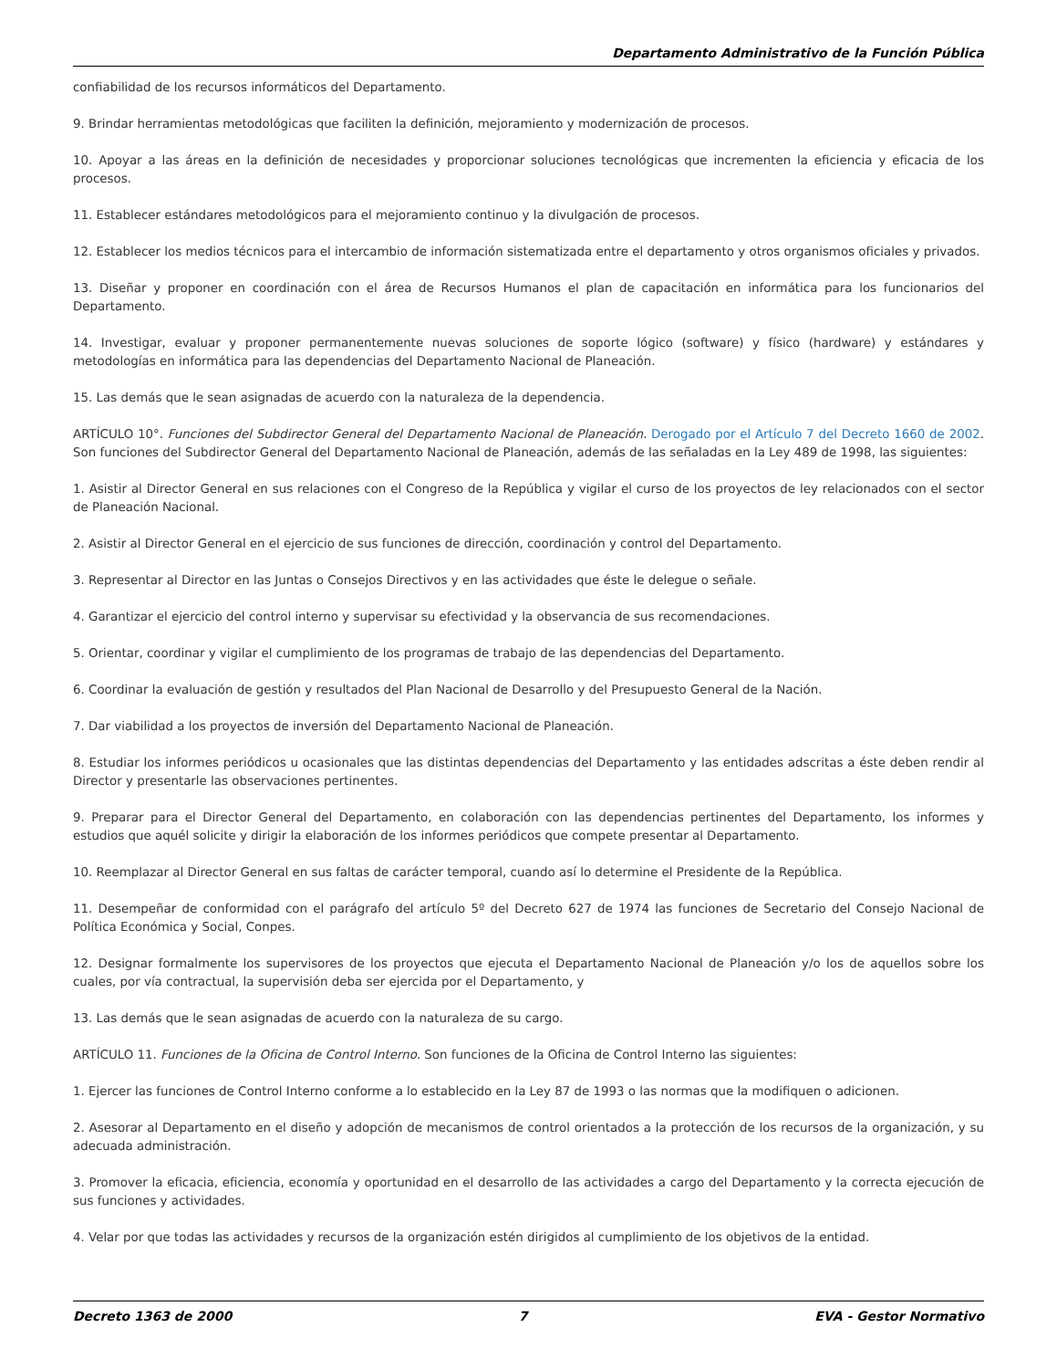Departamento Administrativo de la Función Pública
confiabilidad de los recursos informáticos del Departamento.
9. Brindar herramientas metodológicas que faciliten la definición, mejoramiento y modernización de procesos.
10. Apoyar a las áreas en la definición de necesidades y proporcionar soluciones tecnológicas que incrementen la eficiencia y eficacia de los procesos.
11. Establecer estándares metodológicos para el mejoramiento continuo y la divulgación de procesos.
12. Establecer los medios técnicos para el intercambio de información sistematizada entre el departamento y otros organismos oficiales y privados.
13. Diseñar y proponer en coordinación con el área de Recursos Humanos el plan de capacitación en informática para los funcionarios del Departamento.
14. Investigar, evaluar y proponer permanentemente nuevas soluciones de soporte lógico (software) y físico (hardware) y estándares y metodologías en informática para las dependencias del Departamento Nacional de Planeación.
15. Las demás que le sean asignadas de acuerdo con la naturaleza de la dependencia.
ARTÍCULO 10°. Funciones del Subdirector General del Departamento Nacional de Planeación. Derogado por el Artículo 7 del Decreto 1660 de 2002. Son funciones del Subdirector General del Departamento Nacional de Planeación, además de las señaladas en la Ley 489 de 1998, las siguientes:
1. Asistir al Director General en sus relaciones con el Congreso de la República y vigilar el curso de los proyectos de ley relacionados con el sector de Planeación Nacional.
2. Asistir al Director General en el ejercicio de sus funciones de dirección, coordinación y control del Departamento.
3. Representar al Director en las Juntas o Consejos Directivos y en las actividades que éste le delegue o señale.
4. Garantizar el ejercicio del control interno y supervisar su efectividad y la observancia de sus recomendaciones.
5. Orientar, coordinar y vigilar el cumplimiento de los programas de trabajo de las dependencias del Departamento.
6. Coordinar la evaluación de gestión y resultados del Plan Nacional de Desarrollo y del Presupuesto General de la Nación.
7. Dar viabilidad a los proyectos de inversión del Departamento Nacional de Planeación.
8. Estudiar los informes periódicos u ocasionales que las distintas dependencias del Departamento y las entidades adscritas a éste deben rendir al Director y presentarle las observaciones pertinentes.
9. Preparar para el Director General del Departamento, en colaboración con las dependencias pertinentes del Departamento, los informes y estudios que aquél solicite y dirigir la elaboración de los informes periódicos que compete presentar al Departamento.
10. Reemplazar al Director General en sus faltas de carácter temporal, cuando así lo determine el Presidente de la República.
11. Desempeñar de conformidad con el parágrafo del artículo 5º del Decreto 627 de 1974 las funciones de Secretario del Consejo Nacional de Política Económica y Social, Conpes.
12. Designar formalmente los supervisores de los proyectos que ejecuta el Departamento Nacional de Planeación y/o los de aquellos sobre los cuales, por vía contractual, la supervisión deba ser ejercida por el Departamento, y
13. Las demás que le sean asignadas de acuerdo con la naturaleza de su cargo.
ARTÍCULO 11. Funciones de la Oficina de Control Interno. Son funciones de la Oficina de Control Interno las siguientes:
1. Ejercer las funciones de Control Interno conforme a lo establecido en la Ley 87 de 1993 o las normas que la modifiquen o adicionen.
2. Asesorar al Departamento en el diseño y adopción de mecanismos de control orientados a la protección de los recursos de la organización, y su adecuada administración.
3. Promover la eficacia, eficiencia, economía y oportunidad en el desarrollo de las actividades a cargo del Departamento y la correcta ejecución de sus funciones y actividades.
4. Velar por que todas las actividades y recursos de la organización estén dirigidos al cumplimiento de los objetivos de la entidad.
Decreto 1363 de 2000 7 EVA - Gestor Normativo